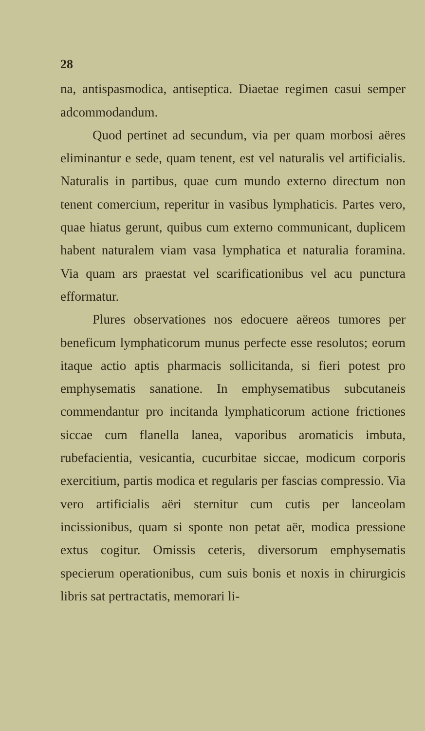28
na, antispasmodica, antiseptica. Diaetae regimen casui semper adcommodandum.
Quod pertinet ad secundum, via per quam morbosi aëres eliminantur e sede, quam tenent, est vel naturalis vel artificialis. Naturalis in partibus, quae cum mundo externo directum non tenent comercium, reperitur in vasibus lymphaticis. Partes vero, quae hiatus gerunt, quibus cum externo communicant, duplicem habent naturalem viam vasa lymphatica et naturalia foramina. Via quam ars praestat vel scarificationibus vel acu punctura efformatur.
Plures observationes nos edocuere aëreos tumores per beneficum lymphaticorum munus perfecte esse resolutos; eorum itaque actio aptis pharmacis sollicitanda, si fieri potest pro emphysematis sanatione. In emphysematibus subcutaneis commendantur pro incitanda lymphaticorum actione frictiones siccae cum flanella lanea, vaporibus aromaticis imbuta, rubefacientia, vesicantia, cucurbitae siccae, modicum corporis exercitium, partis modica et regularis per fascias compressio. Via vero artificialis aëri sternitur cum cutis per lanceolam incissionibus, quam si sponte non petat aër, modica pressione extus cogitur. Omissis ceteris, diversorum emphysematis specierum operationibus, cum suis bonis et noxis in chirurgicis libris sat pertractatis, memorari li-